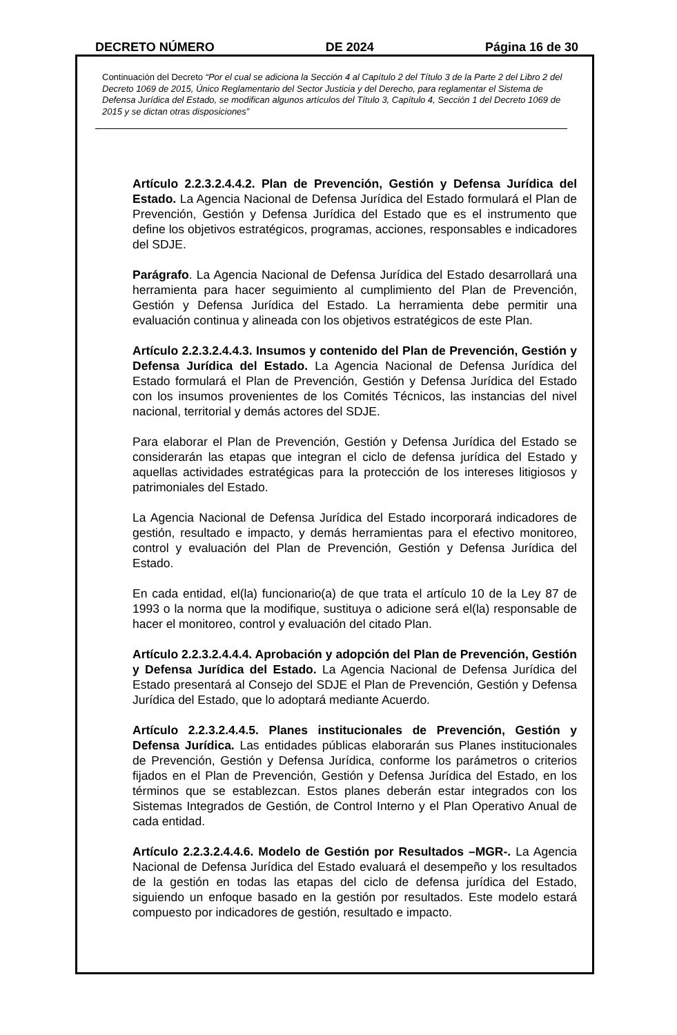DECRETO NÚMERO DE 2024 Página 16 de 30
Continuación del Decreto “Por el cual se adiciona la Sección 4 al Capítulo 2 del Título 3 de la Parte 2 del Libro 2 del Decreto 1069 de 2015, Único Reglamentario del Sector Justicia y del Derecho, para reglamentar el Sistema de Defensa Jurídica del Estado, se modifican algunos artículos del Título 3, Capítulo 4, Sección 1 del Decreto 1069 de 2015 y se dictan otras disposiciones”
Artículo 2.2.3.2.4.4.2. Plan de Prevención, Gestión y Defensa Jurídica del Estado. La Agencia Nacional de Defensa Jurídica del Estado formulará el Plan de Prevención, Gestión y Defensa Jurídica del Estado que es el instrumento que define los objetivos estratégicos, programas, acciones, responsables e indicadores del SDJE.
Parágrafo. La Agencia Nacional de Defensa Jurídica del Estado desarrollará una herramienta para hacer seguimiento al cumplimiento del Plan de Prevención, Gestión y Defensa Jurídica del Estado. La herramienta debe permitir una evaluación continua y alineada con los objetivos estratégicos de este Plan.
Artículo 2.2.3.2.4.4.3. Insumos y contenido del Plan de Prevención, Gestión y Defensa Jurídica del Estado. La Agencia Nacional de Defensa Jurídica del Estado formulará el Plan de Prevención, Gestión y Defensa Jurídica del Estado con los insumos provenientes de los Comités Técnicos, las instancias del nivel nacional, territorial y demás actores del SDJE.
Para elaborar el Plan de Prevención, Gestión y Defensa Jurídica del Estado se considerarán las etapas que integran el ciclo de defensa jurídica del Estado y aquellas actividades estratégicas para la protección de los intereses litigiosos y patrimoniales del Estado.
La Agencia Nacional de Defensa Jurídica del Estado incorporará indicadores de gestión, resultado e impacto, y demás herramientas para el efectivo monitoreo, control y evaluación del Plan de Prevención, Gestión y Defensa Jurídica del Estado.
En cada entidad, el(la) funcionario(a) de que trata el artículo 10 de la Ley 87 de 1993 o la norma que la modifique, sustituya o adicione será el(la) responsable de hacer el monitoreo, control y evaluación del citado Plan.
Artículo 2.2.3.2.4.4.4. Aprobación y adopción del Plan de Prevención, Gestión y Defensa Jurídica del Estado. La Agencia Nacional de Defensa Jurídica del Estado presentará al Consejo del SDJE el Plan de Prevención, Gestión y Defensa Jurídica del Estado, que lo adoptará mediante Acuerdo.
Artículo 2.2.3.2.4.4.5. Planes institucionales de Prevención, Gestión y Defensa Jurídica. Las entidades públicas elaborarán sus Planes institucionales de Prevención, Gestión y Defensa Jurídica, conforme los parámetros o criterios fijados en el Plan de Prevención, Gestión y Defensa Jurídica del Estado, en los términos que se establezcan. Estos planes deberán estar integrados con los Sistemas Integrados de Gestión, de Control Interno y el Plan Operativo Anual de cada entidad.
Artículo 2.2.3.2.4.4.6. Modelo de Gestión por Resultados –MGR-. La Agencia Nacional de Defensa Jurídica del Estado evaluará el desempeño y los resultados de la gestión en todas las etapas del ciclo de defensa jurídica del Estado, siguiendo un enfoque basado en la gestión por resultados. Este modelo estará compuesto por indicadores de gestión, resultado e impacto.